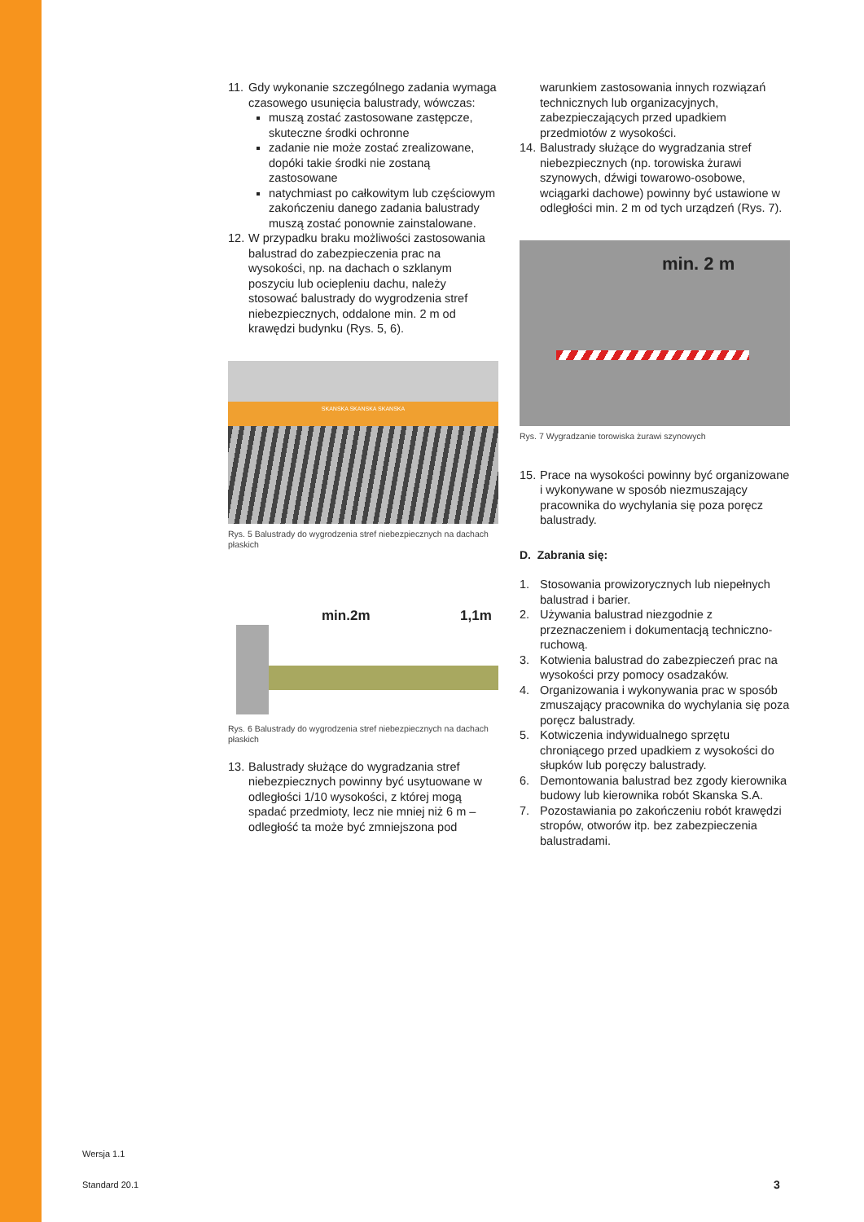11.
Gdy wykonanie szczególnego zadania wymaga czasowego usunięcia balustrady, wówczas:
muszą zostać zastosowane zastępcze, skuteczne środki ochronne
zadanie nie może zostać zrealizowane, dopóki takie środki nie zostaną zastosowane
natychmiast po całkowitym lub częściowym zakończeniu danego zadania balustrady muszą zostać ponownie zainstalowane.
12.
W przypadku braku możliwości zastosowania balustrad do zabezpieczenia prac na wysokości, np. na dachach o szklanym poszyciu lub ociepleniu dachu, należy stosować balustrady do wygrodzenia stref niebezpiecznych, oddalone min. 2 m od krawędzi budynku (Rys. 5, 6).
SKANSKA SKANSKA SKANSKA
Rys. 5 Balustrady do wygrodzenia stref niebezpiecznych na dachach płaskich
min.2m 1,1m
Rys. 6 Balustrady do wygrodzenia stref niebezpiecznych na dachach płaskich
13.
Balustrady służące do wygradzania stref niebezpiecznych powinny być usytuowane w odległości 1/10 wysokości, z której mogą spadać przedmioty, lecz nie mniej niż 6 m – odległość ta może być zmniejszona pod
warunkiem zastosowania innych rozwiązań technicznych lub organizacyjnych, zabezpieczających przed upadkiem przedmiotów z wysokości.
14.
Balustrady służące do wygradzania stref niebezpiecznych (np. torowiska żurawi szynowych, dźwigi towarowo-osobowe, wciągarki dachowe) powinny być ustawione w odległości min. 2 m od tych urządzeń (Rys. 7).
min. 2 m
Rys. 7 Wygradzanie torowiska żurawi szynowych
15.
Prace na wysokości powinny być organizowane i wykonywane w sposób niezmuszający pracownika do wychylania się poza poręcz balustrady.
D. Zabrania się:
1. Stosowania prowizorycznych lub niepełnych balustrad i barier.
2. Używania balustrad niezgodnie z przeznaczeniem i dokumentacją techniczno-ruchową.
3. Kotwienia balustrad do zabezpieczeń prac na wysokości przy pomocy osadzaków.
4. Organizowania i wykonywania prac w sposób zmuszający pracownika do wychylania się poza poręcz balustrady.
5. Kotwiczenia indywidualnego sprzętu chroniącego przed upadkiem z wysokości do słupków lub poręczy balustrady.
6. Demontowania balustrad bez zgody kierownika budowy lub kierownika robót Skanska S.A.
7. Pozostawiania po zakończeniu robót krawędzi stropów, otworów itp. bez zabezpieczenia balustradami.
Wersja 1.1
Standard 20.1 3